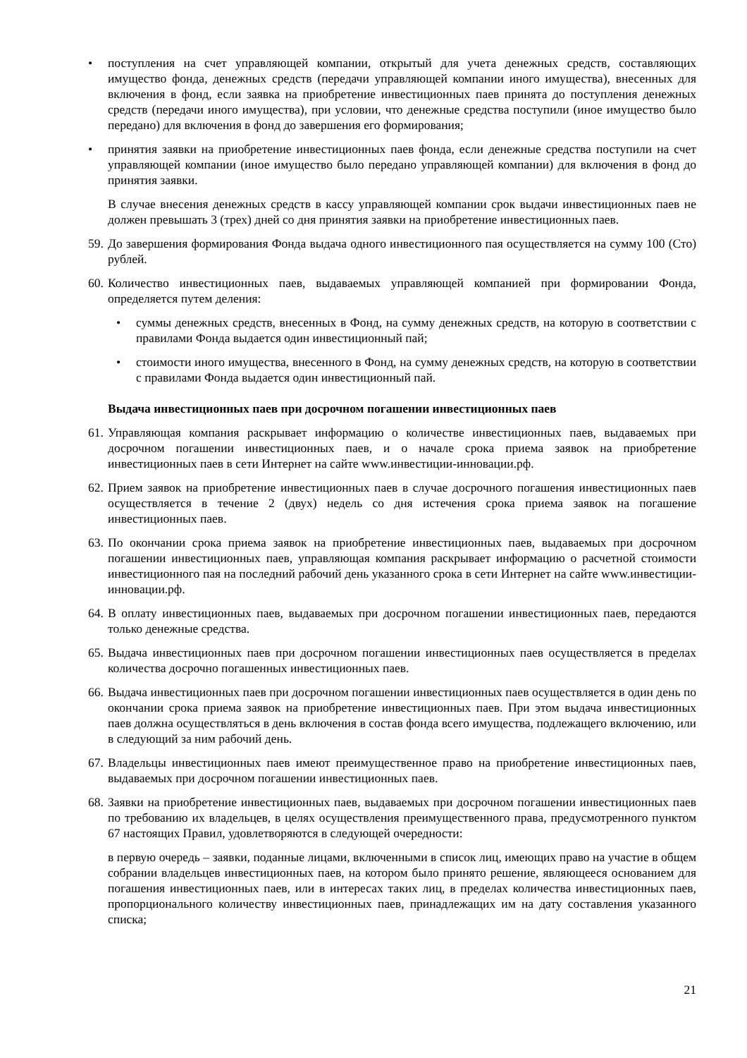• поступления на счет управляющей компании, открытый для учета денежных средств, составляющих имущество фонда, денежных средств (передачи управляющей компании иного имущества), внесенных для включения в фонд, если заявка на приобретение инвестиционных паев принята до поступления денежных средств (передачи иного имущества), при условии, что денежные средства поступили (иное имущество было передано) для включения в фонд до завершения его формирования;
• принятия заявки на приобретение инвестиционных паев фонда, если денежные средства поступили на счет управляющей компании (иное имущество было передано управляющей компании) для включения в фонд до принятия заявки.
В случае внесения денежных средств в кассу управляющей компании срок выдачи инвестиционных паев не должен превышать 3 (трех) дней со дня принятия заявки на приобретение инвестиционных паев.
59. До завершения формирования Фонда выдача одного инвестиционного пая осуществляется на сумму 100 (Сто) рублей.
60. Количество инвестиционных паев, выдаваемых управляющей компанией при формировании Фонда, определяется путем деления:
• суммы денежных средств, внесенных в Фонд, на сумму денежных средств, на которую в соответствии с правилами Фонда выдается один инвестиционный пай;
• стоимости иного имущества, внесенного в Фонд, на сумму денежных средств, на которую в соответствии с правилами Фонда выдается один инвестиционный пай.
Выдача инвестиционных паев при досрочном погашении инвестиционных паев
61. Управляющая компания раскрывает информацию о количестве инвестиционных паев, выдаваемых при досрочном погашении инвестиционных паев, и о начале срока приема заявок на приобретение инвестиционных паев в сети Интернет на сайте www.инвестиции-инновации.рф.
62. Прием заявок на приобретение инвестиционных паев в случае досрочного погашения инвестиционных паев осуществляется в течение 2 (двух) недель со дня истечения срока приема заявок на погашение инвестиционных паев.
63. По окончании срока приема заявок на приобретение инвестиционных паев, выдаваемых при досрочном погашении инвестиционных паев, управляющая компания раскрывает информацию о расчетной стоимости инвестиционного пая на последний рабочий день указанного срока в сети Интернет на сайте www.инвестиции-инновации.рф.
64. В оплату инвестиционных паев, выдаваемых при досрочном погашении инвестиционных паев, передаются только денежные средства.
65. Выдача инвестиционных паев при досрочном погашении инвестиционных паев осуществляется в пределах количества досрочно погашенных инвестиционных паев.
66. Выдача инвестиционных паев при досрочном погашении инвестиционных паев осуществляется в один день по окончании срока приема заявок на приобретение инвестиционных паев. При этом выдача инвестиционных паев должна осуществляться в день включения в состав фонда всего имущества, подлежащего включению, или в следующий за ним рабочий день.
67. Владельцы инвестиционных паев имеют преимущественное право на приобретение инвестиционных паев, выдаваемых при досрочном погашении инвестиционных паев.
68. Заявки на приобретение инвестиционных паев, выдаваемых при досрочном погашении инвестиционных паев по требованию их владельцев, в целях осуществления преимущественного права, предусмотренного пунктом 67 настоящих Правил, удовлетворяются в следующей очередности:
в первую очередь – заявки, поданные лицами, включенными в список лиц, имеющих право на участие в общем собрании владельцев инвестиционных паев, на котором было принято решение, являющееся основанием для погашения инвестиционных паев, или в интересах таких лиц, в пределах количества инвестиционных паев, пропорционального количеству инвестиционных паев, принадлежащих им на дату составления указанного списка;
21